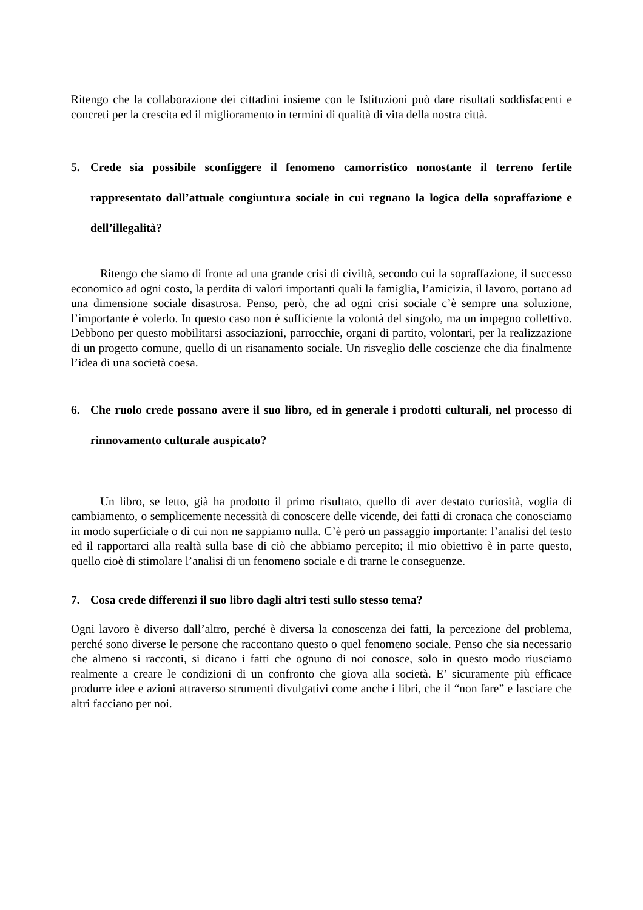Ritengo che la collaborazione dei cittadini insieme con le Istituzioni può dare risultati soddisfacenti e concreti per la crescita ed il miglioramento in termini di qualità di vita della nostra città.
5. Crede sia possibile sconfiggere il fenomeno camorristico nonostante il terreno fertile rappresentato dall’attuale congiuntura sociale in cui regnano la logica della sopraffazione e dell’illegalità?
Ritengo che siamo di fronte ad una grande crisi di civiltà, secondo cui la sopraffazione, il successo economico ad ogni costo, la perdita di valori importanti quali la famiglia, l’amicizia, il lavoro, portano ad una dimensione sociale disastrosa. Penso, però, che ad ogni crisi sociale c’è sempre una soluzione, l’importante è volerlo. In questo caso non è sufficiente la volontà del singolo, ma un impegno collettivo. Debbono per questo mobilitarsi associazioni, parrocchie, organi di partito, volontari, per la realizzazione di un progetto comune, quello di un risanamento sociale. Un risveglio delle coscienze che dia finalmente l’idea di una società coesa.
6. Che ruolo crede possano avere il suo libro, ed in generale i prodotti culturali, nel processo di rinnovamento culturale auspicato?
Un libro, se letto, già ha prodotto il primo risultato, quello di aver destato curiosità, voglia di cambiamento, o semplicemente necessità di conoscere delle vicende, dei fatti di cronaca che conosciamo in modo superficiale o di cui non ne sappiamo nulla. C’è però un passaggio importante: l’analisi del testo ed il rapportarci alla realtà sulla base di ciò che abbiamo percepito; il mio obiettivo è in parte questo, quello cioè di stimolare l’analisi di un fenomeno sociale e di trarne le conseguenze.
7. Cosa crede differenzi il suo libro dagli altri testi sullo stesso tema?
Ogni lavoro è diverso dall’altro, perché è diversa la conoscenza dei fatti, la percezione del problema, perché sono diverse le persone che raccontano questo o quel fenomeno sociale. Penso che sia necessario che almeno si racconti, si dicano i fatti che ognuno di noi conosce, solo in questo modo riusciamo realmente a creare le condizioni di un confronto che giova alla società. E’ sicuramente più efficace produrre idee e azioni attraverso strumenti divulgativi come anche i libri, che il “non fare” e lasciare che altri facciano per noi.